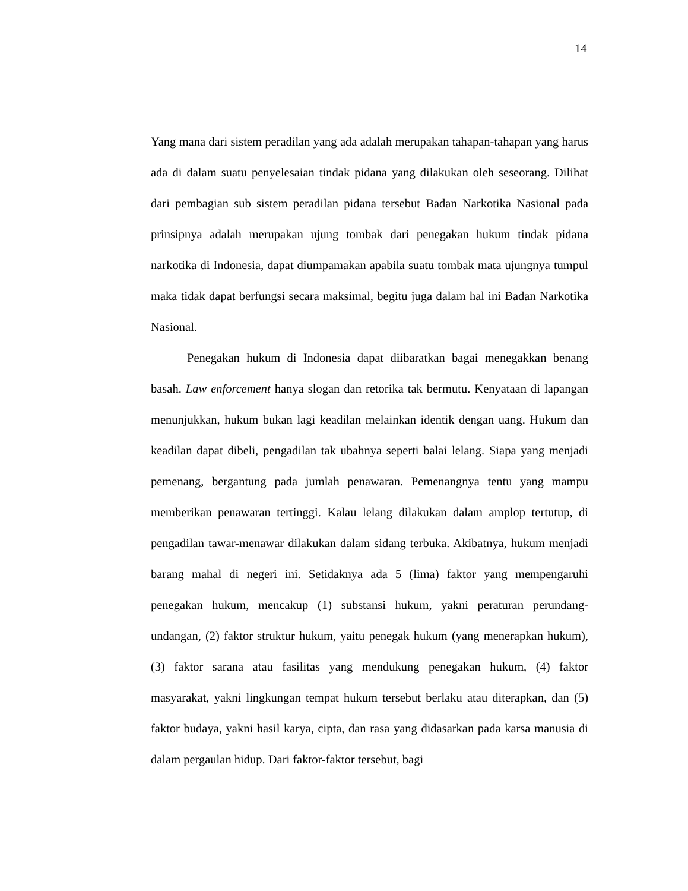14
Yang mana dari sistem peradilan yang ada adalah merupakan tahapan-tahapan yang harus ada di dalam suatu penyelesaian tindak pidana yang dilakukan oleh seseorang. Dilihat dari pembagian sub sistem peradilan pidana tersebut Badan Narkotika Nasional pada prinsipnya adalah merupakan ujung tombak dari penegakan hukum tindak pidana narkotika di Indonesia, dapat diumpamakan apabila suatu tombak mata ujungnya tumpul maka tidak dapat berfungsi secara maksimal, begitu juga dalam hal ini Badan Narkotika Nasional.
Penegakan hukum di Indonesia dapat diibaratkan bagai menegakkan benang basah. Law enforcement hanya slogan dan retorika tak bermutu. Kenyataan di lapangan menunjukkan, hukum bukan lagi keadilan melainkan identik dengan uang. Hukum dan keadilan dapat dibeli, pengadilan tak ubahnya seperti balai lelang. Siapa yang menjadi pemenang, bergantung pada jumlah penawaran. Pemenangnya tentu yang mampu memberikan penawaran tertinggi. Kalau lelang dilakukan dalam amplop tertutup, di pengadilan tawar-menawar dilakukan dalam sidang terbuka. Akibatnya, hukum menjadi barang mahal di negeri ini. Setidaknya ada 5 (lima) faktor yang mempengaruhi penegakan hukum, mencakup (1) substansi hukum, yakni peraturan perundang-undangan, (2) faktor struktur hukum, yaitu penegak hukum (yang menerapkan hukum), (3) faktor sarana atau fasilitas yang mendukung penegakan hukum, (4) faktor masyarakat, yakni lingkungan tempat hukum tersebut berlaku atau diterapkan, dan (5) faktor budaya, yakni hasil karya, cipta, dan rasa yang didasarkan pada karsa manusia di dalam pergaulan hidup. Dari faktor-faktor tersebut, bagi